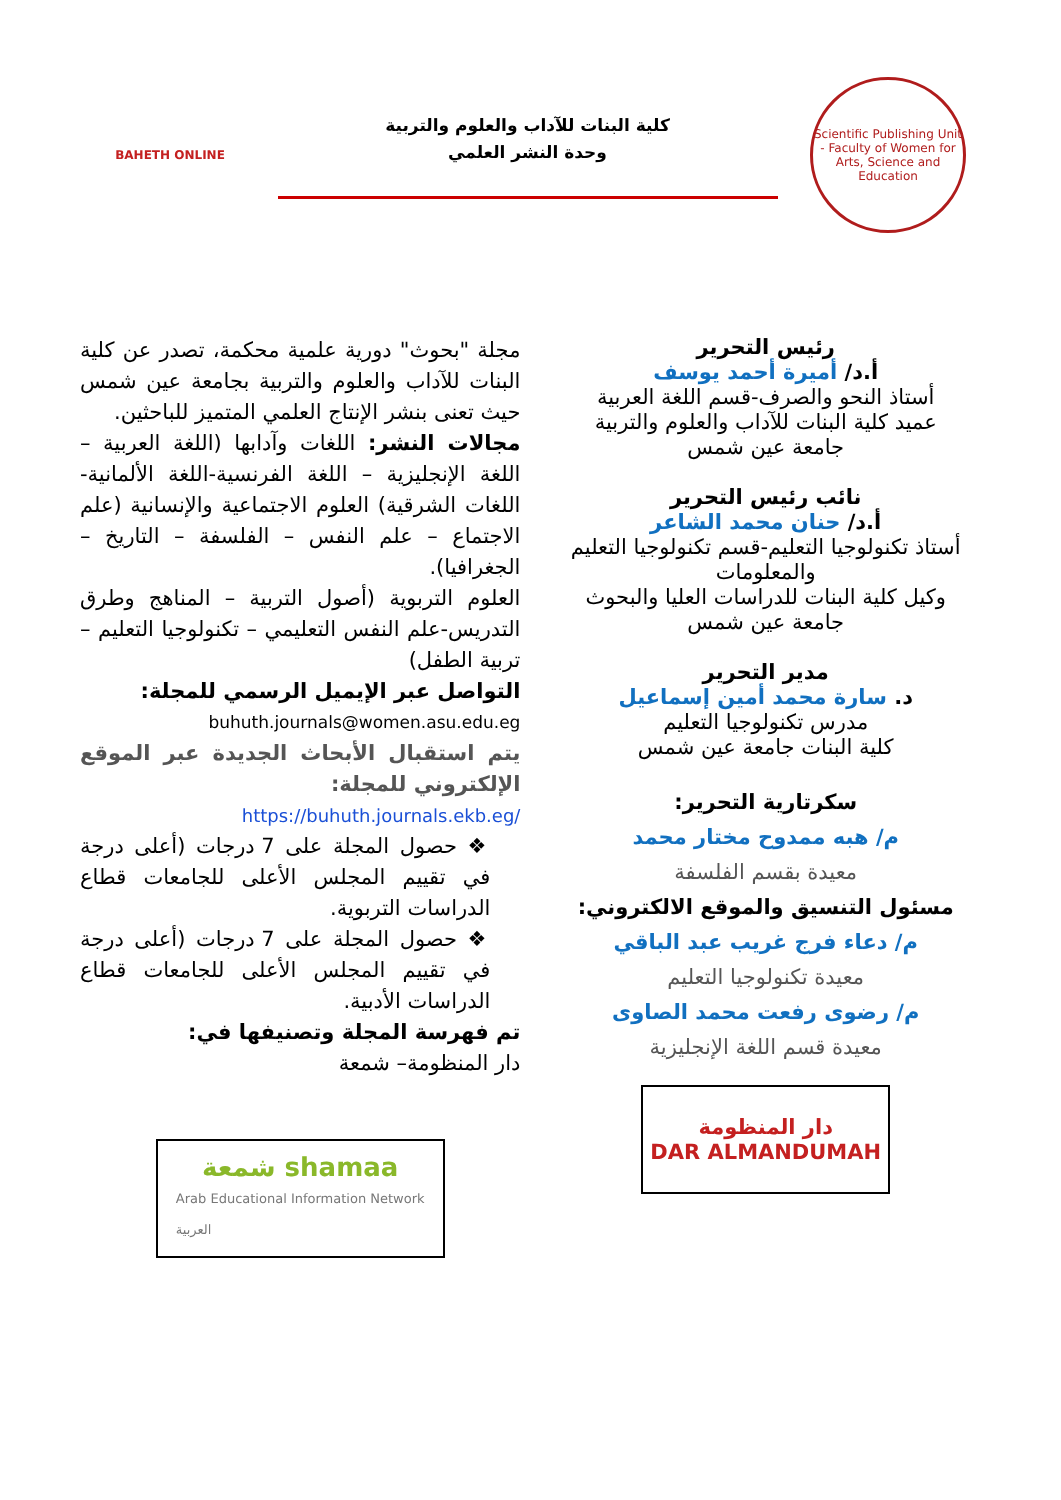Scientific Publishing Unit - Faculty of Women for Arts, Science and Education
كلية البنات للآداب والعلوم والتربية
وحدة النشر العلمي
BAHETH ONLINE
رئيس التحرير
أ.د/ أميرة أحمد يوسف
أستاذ النحو والصرف-قسم اللغة العربية
عميد كلية البنات للآداب والعلوم والتربية
جامعة عين شمس
نائب رئيس التحرير
أ.د/ حنان محمد الشاعر
أستاذ تكنولوجيا التعليم-قسم تكنولوجيا التعليم والمعلومات
وكيل كلية البنات للدراسات العليا والبحوث
جامعة عين شمس
مدير التحرير
د. سارة محمد أمين إسماعيل
مدرس تكنولوجيا التعليم
كلية البنات جامعة عين شمس
سكرتارية التحرير:
م/ هبه ممدوح مختار محمد
معيدة بقسم الفلسفة
مسئول التنسيق والموقع الالكتروني:
م/ دعاء فرج غريب عبد الباقي
معيدة تكنولوجيا التعليم
م/ رضوى رفعت محمد الصاوى
معيدة قسم اللغة الإنجليزية
دار المنظومة
DAR ALMANDUMAH
مجلة "بحوث" دورية علمية محكمة، تصدر عن كلية البنات للآداب والعلوم والتربية بجامعة عين شمس حيث تعنى بنشر الإنتاج العلمي المتميز للباحثين.
مجالات النشر: اللغات وآدابها (اللغة العربية – اللغة الإنجليزية – اللغة الفرنسية-اللغة الألمانية-اللغات الشرقية) العلوم الاجتماعية والإنسانية (علم الاجتماع – علم النفس – الفلسفة – التاريخ – الجغرافيا).
العلوم التربوية (أصول التربية – المناهج وطرق التدريس-علم النفس التعليمي – تكنولوجيا التعليم –تربية الطفل)
التواصل عبر الإيميل الرسمي للمجلة:
buhuth.journals@women.asu.edu.eg
يتم استقبال الأبحاث الجديدة عبر الموقع الإلكتروني للمجلة:
https://buhuth.journals.ekb.eg/
❖ حصول المجلة على 7 درجات (أعلى درجة في تقييم المجلس الأعلى للجامعات قطاع الدراسات التربوية.
❖ حصول المجلة على 7 درجات (أعلى درجة في تقييم المجلس الأعلى للجامعات قطاع الدراسات الأدبية.
تم فهرسة المجلة وتصنيفها في:
دار المنظومة– شمعة
شمعة shamaa
Arab Educational Information Network
العربية